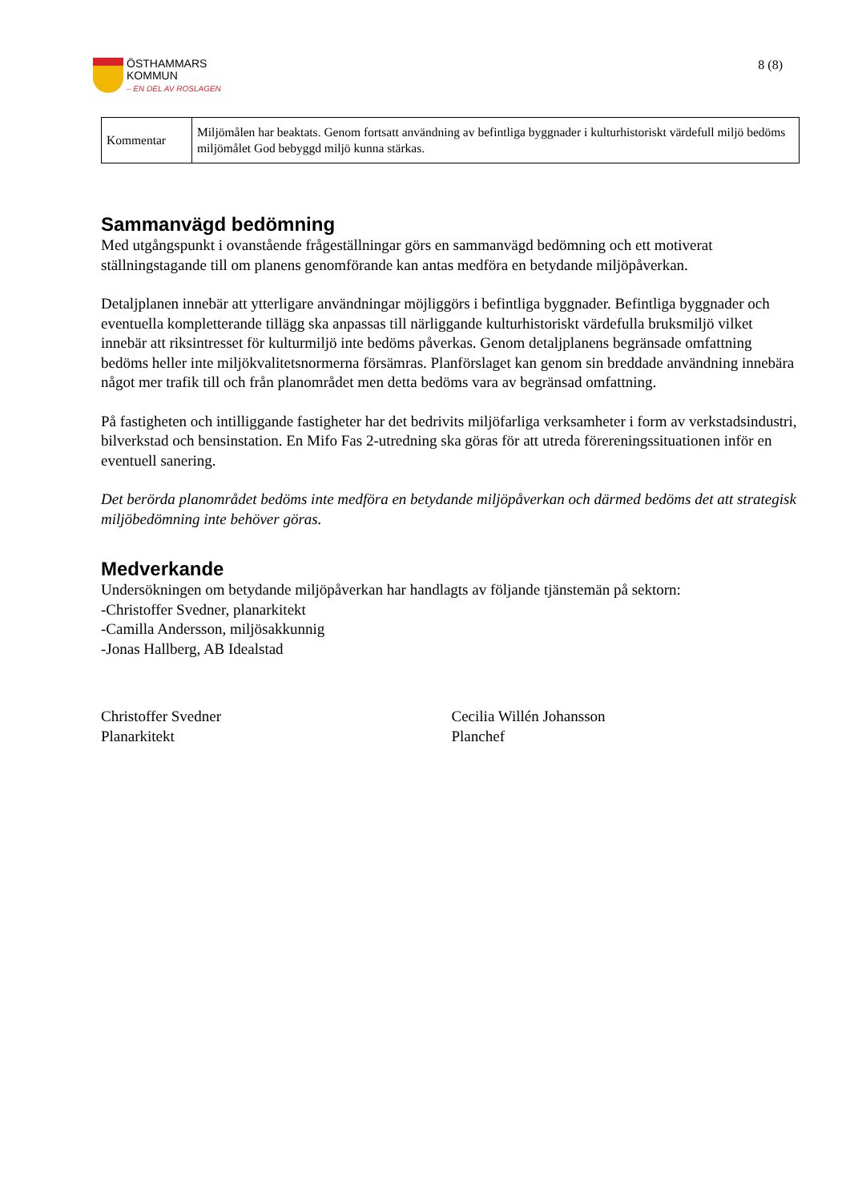ÖSTHAMMARS
KOMMUN
– EN DEL AV ROSLAGEN
8 (8)
| Kommentar | Miljömålen har beaktats. Genom fortsatt användning av befintliga byggnader i kulturhistoriskt värdefull miljö bedöms miljömålet God bebyggd miljö kunna stärkas. |
Sammanvägd bedömning
Med utgångspunkt i ovanstående frågeställningar görs en sammanvägd bedömning och ett motiverat ställningstagande till om planens genomförande kan antas medföra en betydande miljöpåverkan.
Detaljplanen innebär att ytterligare användningar möjliggörs i befintliga byggnader. Befintliga byggnader och eventuella kompletterande tillägg ska anpassas till närliggande kulturhistoriskt värdefulla bruksmiljö vilket innebär att riksintresset för kulturmiljö inte bedöms påverkas. Genom detaljplanens begränsade omfattning bedöms heller inte miljökvalitetsnormerna försämras. Planförslaget kan genom sin breddade användning innebära något mer trafik till och från planområdet men detta bedöms vara av begränsad omfattning.
På fastigheten och intilliggande fastigheter har det bedrivits miljöfarliga verksamheter i form av verkstadsindustri, bilverkstad och bensinstation. En Mifo Fas 2-utredning ska göras för att utreda förereningssituationen inför en eventuell sanering.
Det berörda planområdet bedöms inte medföra en betydande miljöpåverkan och därmed bedöms det att strategisk miljöbedömning inte behöver göras.
Medverkande
Undersökningen om betydande miljöpåverkan har handlagts av följande tjänstemän på sektorn:
-Christoffer Svedner, planarkitekt
-Camilla Andersson, miljösakkunnig
-Jonas Hallberg, AB Idealstad
Christoffer Svedner
Planarkitekt
Cecilia Willén Johansson
Planchef